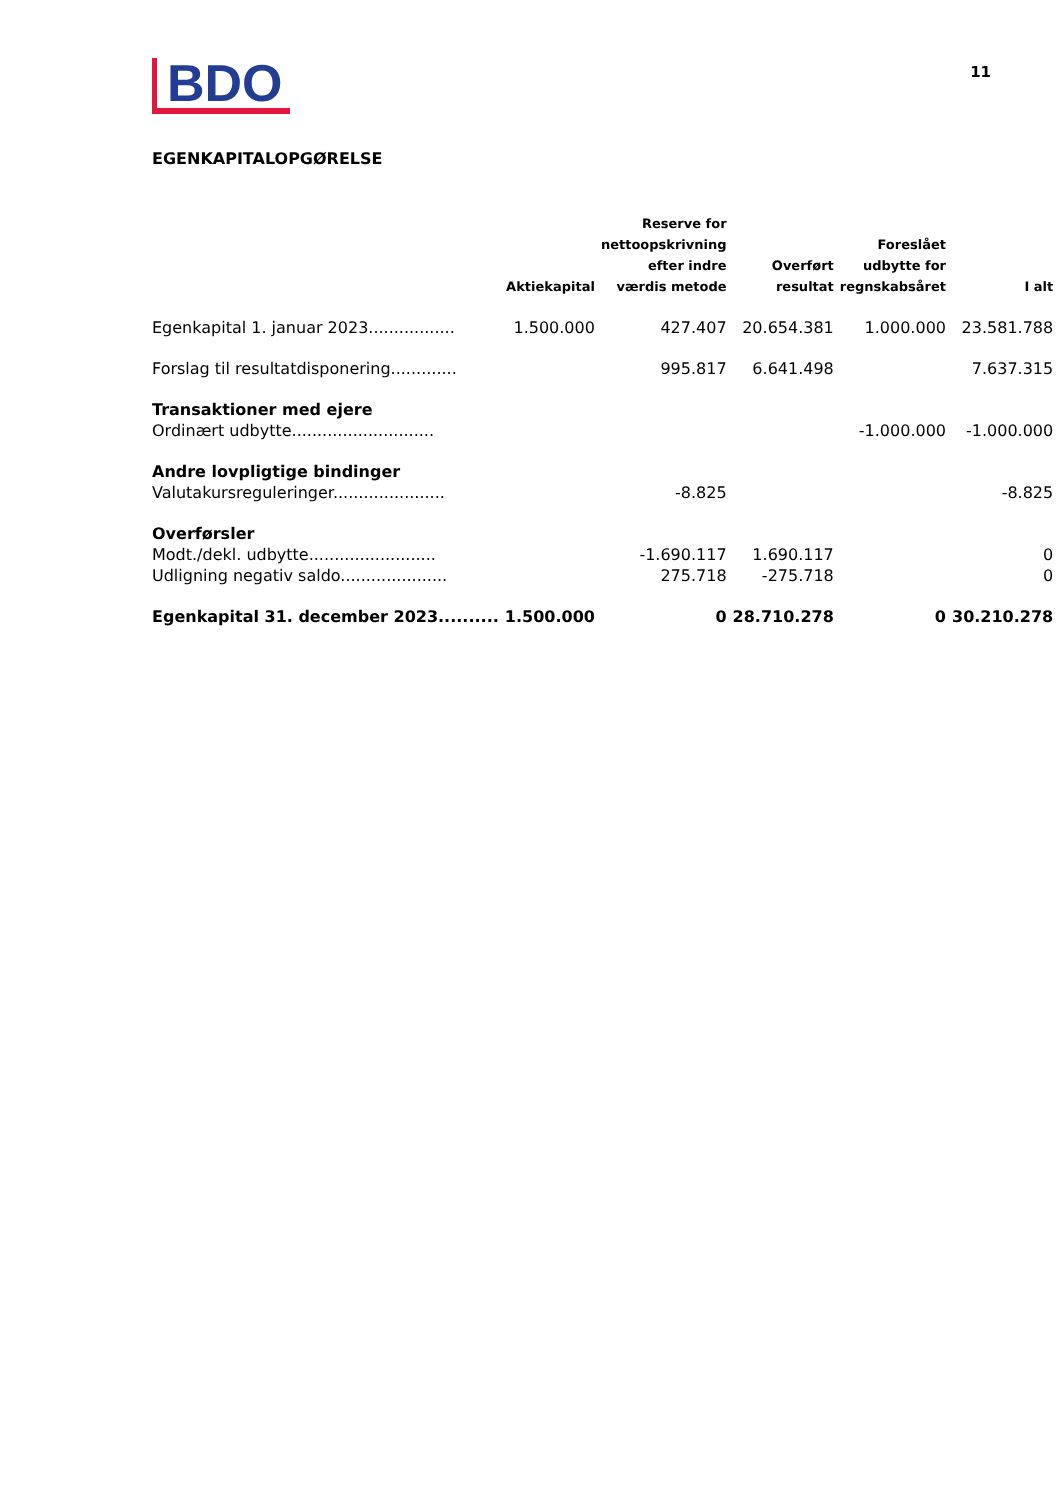BDO
11
EGENKAPITALOPGØRELSE
| | Aktiekapital | Reserve for nettoopskrivning efter indre værdis metode | Overført resultat | Foreslået udbytte for regnskabsåret | I alt |
| --- | --- | --- | --- | --- | --- |
| Egenkapital 1. januar 2023................. | 1.500.000 | 427.407 | 20.654.381 | 1.000.000 | 23.581.788 |
| Forslag til resultatdisponering............. | | 995.817 | 6.641.498 | | 7.637.315 |
| Transaktioner med ejere | | | | | |
| Ordinært udbytte............................ | | | | -1.000.000 | -1.000.000 |
| Andre lovpligtige bindinger | | | | | |
| Valutakursreguleringer...................... | | -8.825 | | | -8.825 |
| Overførsler | | | | | |
| Modt./dekl. udbytte......................... | | -1.690.117 | 1.690.117 | | 0 |
| Udligning negativ saldo..................... | | 275.718 | -275.718 | | 0 |
| Egenkapital 31. december 2023.......... | 1.500.000 | 0 | 28.710.278 | 0 | 30.210.278 |